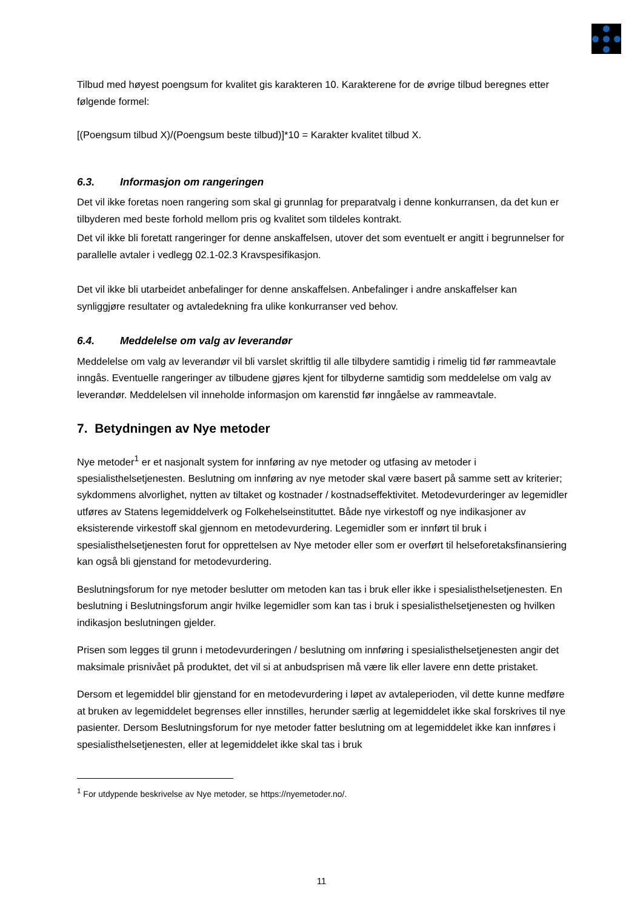Tilbud med høyest poengsum for kvalitet gis karakteren 10. Karakterene for de øvrige tilbud beregnes etter følgende formel:
[(Poengsum tilbud X)/(Poengsum beste tilbud)]*10 = Karakter kvalitet tilbud X.
6.3. Informasjon om rangeringen
Det vil ikke foretas noen rangering som skal gi grunnlag for preparatvalg i denne konkurransen, da det kun er tilbyderen med beste forhold mellom pris og kvalitet som tildeles kontrakt.
Det vil ikke bli foretatt rangeringer for denne anskaffelsen, utover det som eventuelt er angitt i begrunnelser for parallelle avtaler i vedlegg 02.1-02.3 Kravspesifikasjon.
Det vil ikke bli utarbeidet anbefalinger for denne anskaffelsen. Anbefalinger i andre anskaffelser kan synliggjøre resultater og avtaledekning fra ulike konkurranser ved behov.
6.4. Meddelelse om valg av leverandør
Meddelelse om valg av leverandør vil bli varslet skriftlig til alle tilbydere samtidig i rimelig tid før rammeavtale inngås. Eventuelle rangeringer av tilbudene gjøres kjent for tilbyderne samtidig som meddelelse om valg av leverandør. Meddelelsen vil inneholde informasjon om karenstid før inngåelse av rammeavtale.
7. Betydningen av Nye metoder
Nye metoder<sup>1</sup> er et nasjonalt system for innføring av nye metoder og utfasing av metoder i spesialisthelsetjenesten. Beslutning om innføring av nye metoder skal være basert på samme sett av kriterier; sykdommens alvorlighet, nytten av tiltaket og kostnader / kostnadseffektivitet. Metodevurderinger av legemidler utføres av Statens legemiddelverk og Folkehelseinstituttet. Både nye virkestoff og nye indikasjoner av eksisterende virkestoff skal gjennom en metodevurdering. Legemidler som er innført til bruk i spesialisthelsetjenesten forut for opprettelsen av Nye metoder eller som er overført til helseforetaksfinansiering kan også bli gjenstand for metodevurdering.
Beslutningsforum for nye metoder beslutter om metoden kan tas i bruk eller ikke i spesialisthelsetjenesten. En beslutning i Beslutningsforum angir hvilke legemidler som kan tas i bruk i spesialisthelsetjenesten og hvilken indikasjon beslutningen gjelder.
Prisen som legges til grunn i metodevurderingen / beslutning om innføring i spesialisthelsetjenesten angir det maksimale prisnivået på produktet, det vil si at anbudsprisen må være lik eller lavere enn dette pristaket.
Dersom et legemiddel blir gjenstand for en metodevurdering i løpet av avtaleperioden, vil dette kunne medføre at bruken av legemiddelet begrenses eller innstilles, herunder særlig at legemiddelet ikke skal forskrives til nye pasienter. Dersom Beslutningsforum for nye metoder fatter beslutning om at legemiddelet ikke kan innføres i spesialisthelsetjenesten, eller at legemiddelet ikke skal tas i bruk
<sup>1</sup> For utdypende beskrivelse av Nye metoder, se https://nyemetoder.no/.
11